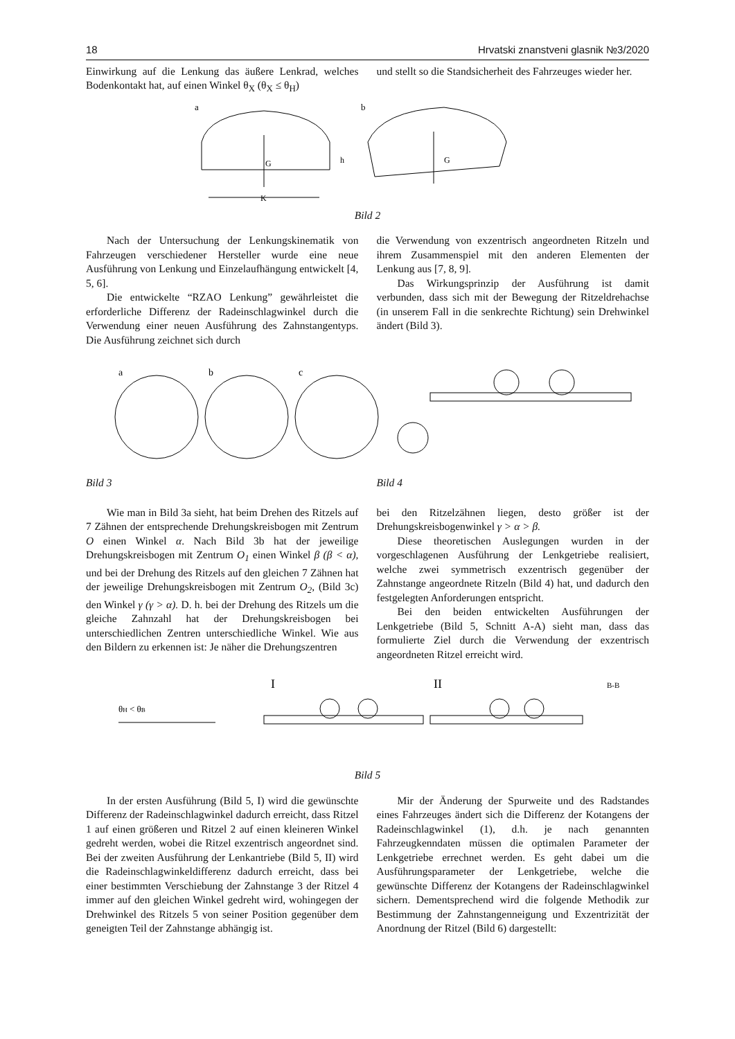18 Hrvatski znanstveni glasnik №3/2020
Einwirkung auf die Lenkung das äußere Lenkrad, welches Bodenkontakt hat, auf einen Winkel θ<sub>X</sub> (θ<sub>X</sub> ≤ θ<sub>H</sub>)
und stellt so die Standsicherheit des Fahrzeuges wieder her.
a
b
K
h
G
G
Bild 2
Nach der Untersuchung der Lenkungskinematik von Fahrzeugen verschiedener Hersteller wurde eine neue Ausführung von Lenkung und Einzelaufhängung entwickelt [4, 5, 6].
Die entwickelte “RZAO Lenkung” gewährleistet die erforderliche Differenz der Radeinschlagwinkel durch die Verwendung einer neuen Ausführung des Zahnstangentyps. Die Ausführung zeichnet sich durch
die Verwendung von exzentrisch angeordneten Ritzeln und ihrem Zusammenspiel mit den anderen Elementen der Lenkung aus [7, 8, 9].
Das Wirkungsprinzip der Ausführung ist damit verbunden, dass sich mit der Bewegung der Ritzeldrehachse (in unserem Fall in die senkrechte Richtung) sein Drehwinkel ändert (Bild 3).
a
b
c
Bild 3 Bild 4
Wie man in Bild 3a sieht, hat beim Drehen des Ritzels auf 7 Zähnen der entsprechende Drehungskreisbogen mit Zentrum O einen Winkel α. Nach Bild 3b hat der jeweilige Drehungskreisbogen mit Zentrum O<sub>1</sub> einen Winkel β (β < α), und bei der Drehung des Ritzels auf den gleichen 7 Zähnen hat der jeweilige Drehungskreisbogen mit Zentrum O<sub>2</sub>, (Bild 3c) den Winkel γ (γ > α). D. h. bei der Drehung des Ritzels um die gleiche Zahnzahl hat der Drehungskreisbogen bei unterschiedlichen Zentren unterschiedliche Winkel. Wie aus den Bildern zu erkennen ist: Je näher die Drehungszentren
bei den Ritzelzähnen liegen, desto größer ist der Drehungskreisbogenwinkel γ > α > β.
Diese theoretischen Auslegungen wurden in der vorgeschlagenen Ausführung der Lenkgetriebe realisiert, welche zwei symmetrisch exzentrisch gegenüber der Zahnstange angeordnete Ritzeln (Bild 4) hat, und dadurch den festgelegten Anforderungen entspricht.
Bei den beiden entwickelten Ausführungen der Lenkgetriebe (Bild 5, Schnitt A-A) sieht man, dass das formulierte Ziel durch die Verwendung der exzentrisch angeordneten Ritzel erreicht wird.
θH < θB
I
II
B-B
Bild 5
In der ersten Ausführung (Bild 5, I) wird die gewünschte Differenz der Radeinschlagwinkel dadurch erreicht, dass Ritzel 1 auf einen größeren und Ritzel 2 auf einen kleineren Winkel gedreht werden, wobei die Ritzel exzentrisch angeordnet sind. Bei der zweiten Ausführung der Lenkantriebe (Bild 5, II) wird die Radeinschlagwinkeldifferenz dadurch erreicht, dass bei einer bestimmten Verschiebung der Zahnstange 3 der Ritzel 4 immer auf den gleichen Winkel gedreht wird, wohingegen der Drehwinkel des Ritzels 5 von seiner Position gegenüber dem geneigten Teil der Zahnstange abhängig ist.
Mir der Änderung der Spurweite und des Radstandes eines Fahrzeuges ändert sich die Differenz der Kotangens der Radeinschlagwinkel (1), d.h. je nach genannten Fahrzeugkenndaten müssen die optimalen Parameter der Lenkgetriebe errechnet werden. Es geht dabei um die Ausführungsparameter der Lenkgetriebe, welche die gewünschte Differenz der Kotangens der Radeinschlagwinkel sichern. Dementsprechend wird die folgende Methodik zur Bestimmung der Zahnstangenneigung und Exzentrizität der Anordnung der Ritzel (Bild 6) dargestellt: